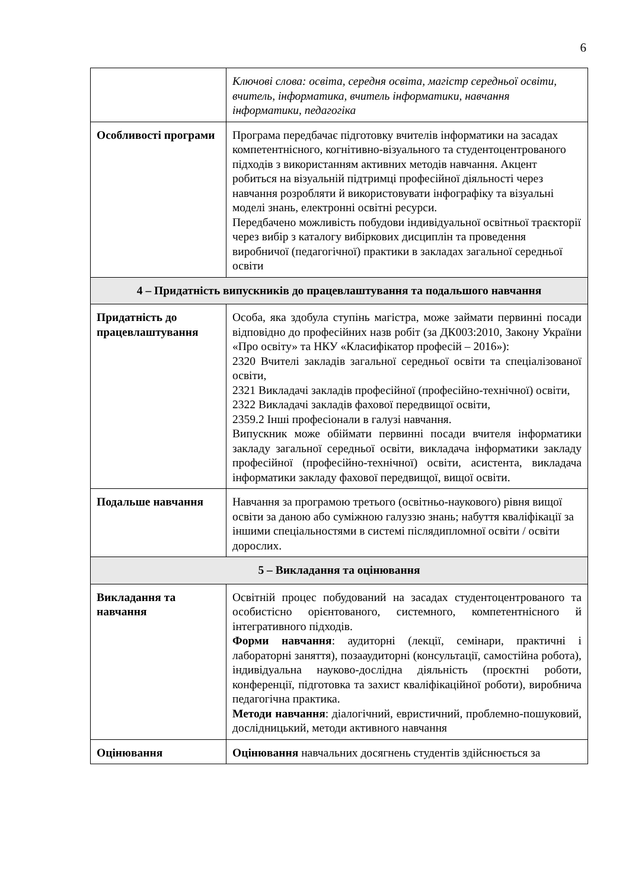6
| | Ключові слова: освіта, середня освіта, магістр середньої освіти, вчитель, інформатика, вчитель інформатики, навчання інформатики, педагогіка |
| Особливості програми | Програма передбачає підготовку вчителів інформатики на засадах компетентнісного, когнітивно-візуального та студентоцентрованого підходів з використанням активних методів навчання. Акцент робиться на візуальній підтримці професійної діяльності через навчання розробляти й використовувати інфографіку та візуальні моделі знань, електронні освітні ресурси. Передбачено можливість побудови індивідуальної освітньої траєкторії через вибір з каталогу вибіркових дисциплін та проведення виробничої (педагогічної) практики в закладах загальної середньої освіти |
| 4 – Придатність випускників до працевлаштування та подальшого навчання | |
| Придатність до працевлаштування | Особа, яка здобула ступінь магістра, може займати первинні посади відповідно до професійних назв робіт (за ДК003:2010, Закону України «Про освіту» та НКУ «Класифікатор професій – 2016»): 2320 Вчителі закладів загальної середньої освіти та спеціалізованої освіти, 2321 Викладачі закладів професійної (професійно-технічної) освіти, 2322 Викладачі закладів фахової передвищої освіти, 2359.2 Інші професіонали в галузі навчання. Випускник може обіймати первинні посади вчителя інформатики закладу загальної середньої освіти, викладача інформатики закладу професійної (професійно-технічної) освіти, асистента, викладача інформатики закладу фахової передвищої, вищої освіти. |
| Подальше навчання | Навчання за програмою третього (освітньо-наукового) рівня вищої освіти за даною або суміжною галуззю знань; набуття кваліфікації за іншими спеціальностями в системі післядипломної освіти / освіти дорослих. |
| 5 – Викладання та оцінювання | |
| Викладання та навчання | Освітній процес побудований на засадах студентоцентрованого та особистісно орієнтованого, системного, компетентнісного й інтегративного підходів. Форми навчання : аудиторні (лекції, семінари, практичні і лабораторні заняття), позааудиторні (консультації, самостійна робота), індивідуальна науково-дослідна діяльність (проєктні роботи, конференції, підготовка та захист кваліфікаційної роботи), виробнича педагогічна практика. Методи навчання : діалогічний, евристичний, проблемно-пошуковий, дослідницький, методи активного навчання |
| Оцінювання | Оцінювання навчальних досягнень студентів здійснюється за |